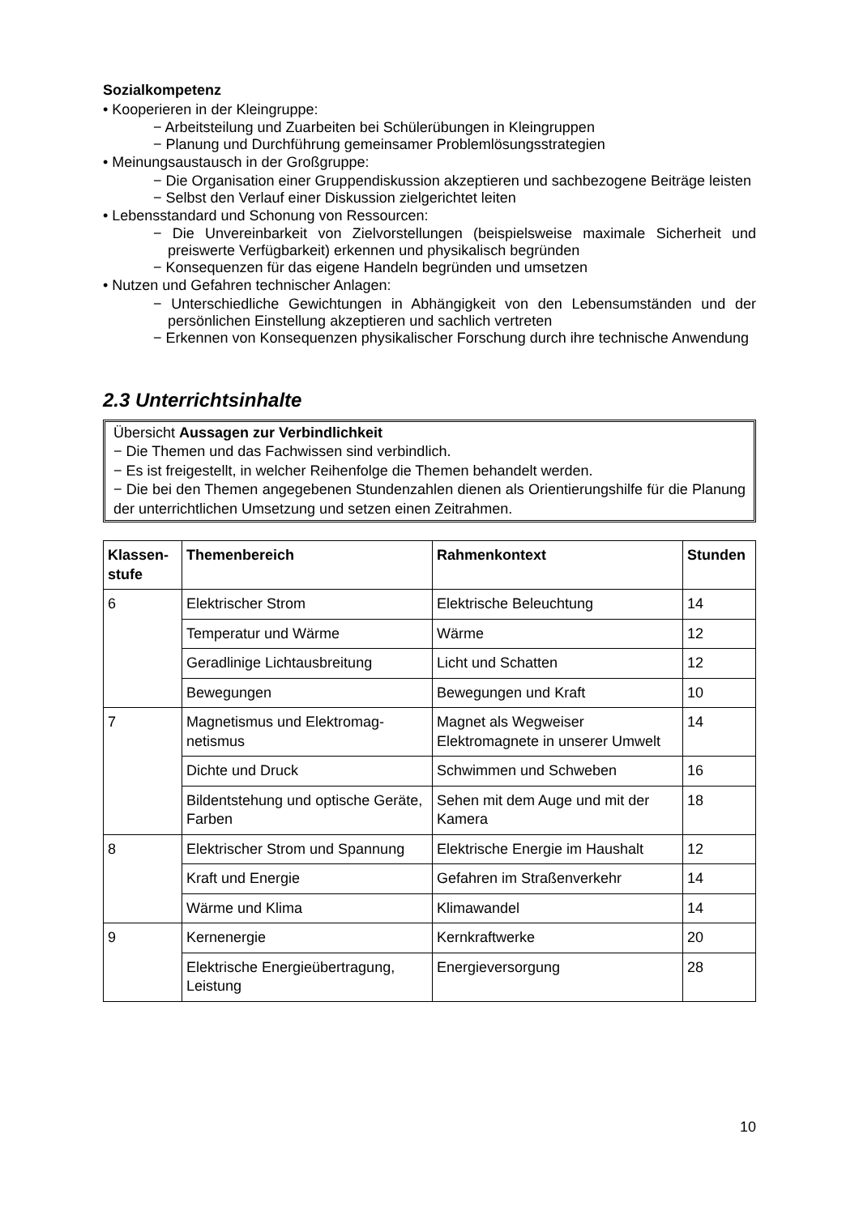Sozialkompetenz
• Kooperieren in der Kleingruppe:
− Arbeitsteilung und Zuarbeiten bei Schülerübungen in Kleingruppen
− Planung und Durchführung gemeinsamer Problemlösungsstrategien
• Meinungsaustausch in der Großgruppe:
− Die Organisation einer Gruppendiskussion akzeptieren und sachbezogene Beiträge leisten
− Selbst den Verlauf einer Diskussion zielgerichtet leiten
• Lebensstandard und Schonung von Ressourcen:
− Die Unvereinbarkeit von Zielvorstellungen (beispielsweise maximale Sicherheit und preiswerte Verfügbarkeit) erkennen und physikalisch begründen
− Konsequenzen für das eigene Handeln begründen und umsetzen
• Nutzen und Gefahren technischer Anlagen:
− Unterschiedliche Gewichtungen in Abhängigkeit von den Lebensumständen und der persönlichen Einstellung akzeptieren und sachlich vertreten
− Erkennen von Konsequenzen physikalischer Forschung durch ihre technische Anwendung
2.3 Unterrichtsinhalte
Übersicht Aussagen zur Verbindlichkeit
− Die Themen und das Fachwissen sind verbindlich.
− Es ist freigestellt, in welcher Reihenfolge die Themen behandelt werden.
− Die bei den Themen angegebenen Stundenzahlen dienen als Orientierungshilfe für die Planung der unterrichtlichen Umsetzung und setzen einen Zeitrahmen.
| Klassen-stufe | Themenbereich | Rahmenkontext | Stunden |
| --- | --- | --- | --- |
| 6 | Elektrischer Strom | Elektrische Beleuchtung | 14 |
| | Temperatur und Wärme | Wärme | 12 |
| | Geradlinige Lichtausbreitung | Licht und Schatten | 12 |
| | Bewegungen | Bewegungen und Kraft | 10 |
| 7 | Magnetismus und Elektromag-netismus | Magnet als Wegweiser Elektromagnete in unserer Umwelt | 14 |
| | Dichte und Druck | Schwimmen und Schweben | 16 |
| | Bildentstehung und optische Geräte, Farben | Sehen mit dem Auge und mit der Kamera | 18 |
| 8 | Elektrischer Strom und Spannung | Elektrische Energie im Haushalt | 12 |
| | Kraft und Energie | Gefahren im Straßenverkehr | 14 |
| | Wärme und Klima | Klimawandel | 14 |
| 9 | Kernenergie | Kernkraftwerke | 20 |
| | Elektrische Energieübertragung, Leistung | Energieversorgung | 28 |
10